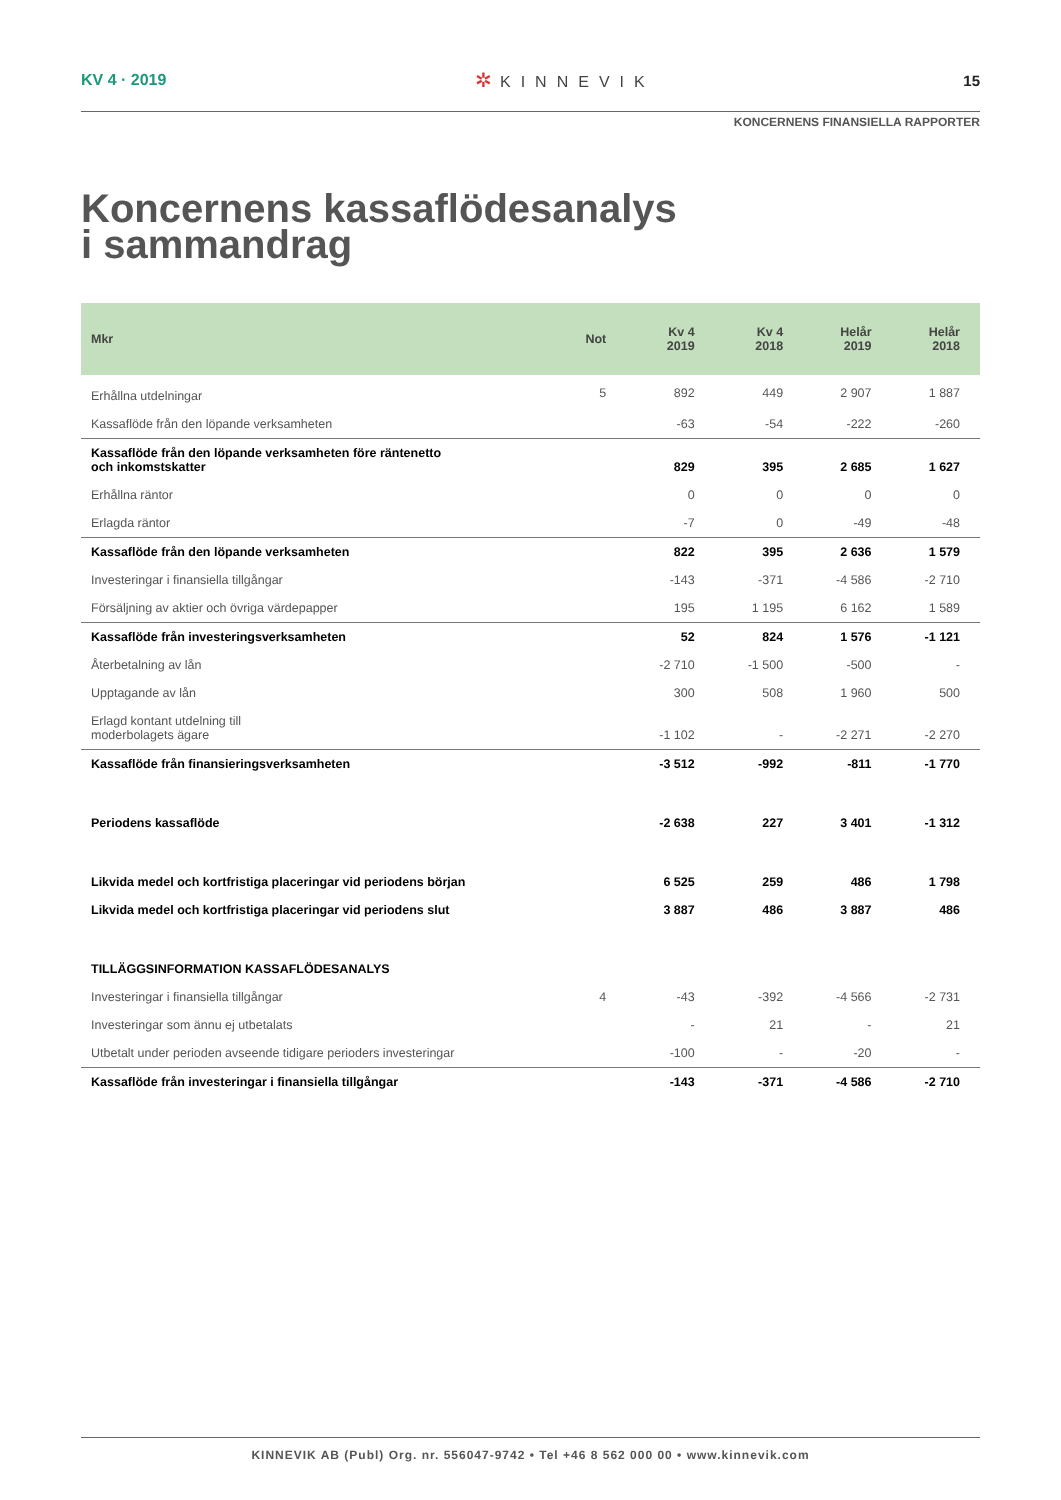KV 4 · 2019
✲ KINNEVIK 15
KONCERNENS FINANSIELLA RAPPORTER
Koncernens kassaflödesanalys
i sammandrag
| Mkr | Not | Kv 4 2019 | Kv 4 2018 | Helår 2019 | Helår 2018 |
| --- | --- | --- | --- | --- | --- |
| Erhållna utdelningar | 5 | 892 | 449 | 2 907 | 1 887 |
| Kassaflöde från den löpande verksamheten | | -63 | -54 | -222 | -260 |
| Kassaflöde från den löpande verksamheten före räntenetto och inkomstskatter | | 829 | 395 | 2 685 | 1 627 |
| Erhållna räntor | | 0 | 0 | 0 | 0 |
| Erlagda räntor | | -7 | 0 | -49 | -48 |
| Kassaflöde från den löpande verksamheten | | 822 | 395 | 2 636 | 1 579 |
| Investeringar i finansiella tillgångar | | -143 | -371 | -4 586 | -2 710 |
| Försäljning av aktier och övriga värdepapper | | 195 | 1 195 | 6 162 | 1 589 |
| Kassaflöde från investeringsverksamheten | | 52 | 824 | 1 576 | -1 121 |
| Återbetalning av lån | | -2 710 | -1 500 | -500 | - |
| Upptagande av lån | | 300 | 508 | 1 960 | 500 |
| Erlagd kontant utdelning till moderbolagets ägare | | -1 102 | - | -2 271 | -2 270 |
| Kassaflöde från finansieringsverksamheten | | -3 512 | -992 | -811 | -1 770 |
| Periodens kassaflöde | | -2 638 | 227 | 3 401 | -1 312 |
| Likvida medel och kortfristiga placeringar vid periodens början | | 6 525 | 259 | 486 | 1 798 |
| Likvida medel och kortfristiga placeringar vid periodens slut | | 3 887 | 486 | 3 887 | 486 |
| TILLÄGGSINFORMATION KASSAFLÖDESANALYS | | | | | |
| Investeringar i finansiella tillgångar | 4 | -43 | -392 | -4 566 | -2 731 |
| Investeringar som ännu ej utbetalats | | - | 21 | - | 21 |
| Utbetalt under perioden avseende tidigare perioders investeringar | | -100 | - | -20 | - |
| Kassaflöde från investeringar i finansiella tillgångar | | -143 | -371 | -4 586 | -2 710 |
KINNEVIK AB (Publ) Org. nr. 556047-9742 • Tel +46 8 562 000 00 • www.kinnevik.com